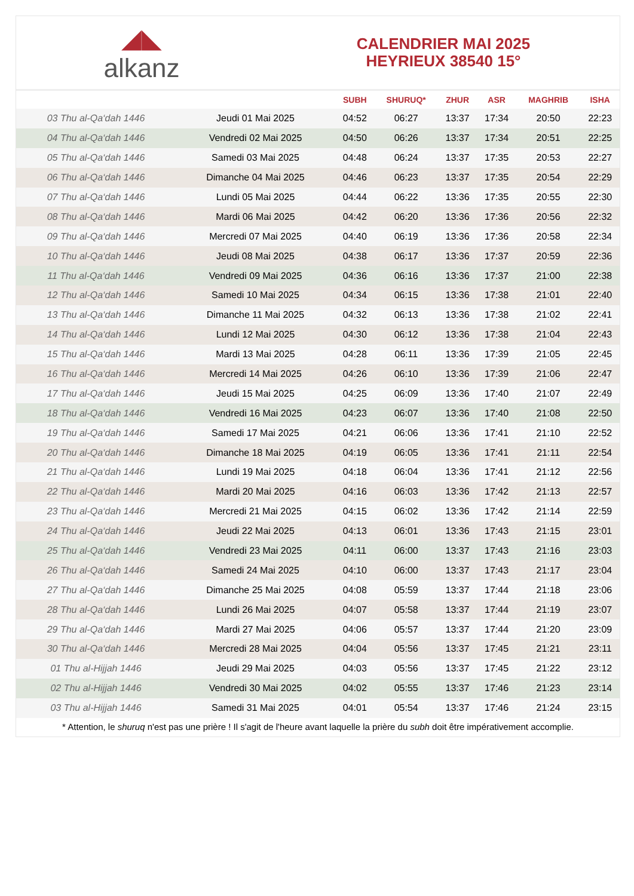◢◣
alkanz
CALENDRIER MAI 2025
HEYRIEUX 38540 15°
| | | SUBH | SHURUQ* | ZHUR | ASR | MAGHRIB | ISHA |
| --- | --- | --- | --- | --- | --- | --- | --- |
| 03 Thu al-Qa‘dah 1446 | Jeudi 01 Mai 2025 | 04:52 | 06:27 | 13:37 | 17:34 | 20:50 | 22:23 |
| 04 Thu al-Qa‘dah 1446 | Vendredi 02 Mai 2025 | 04:50 | 06:26 | 13:37 | 17:34 | 20:51 | 22:25 |
| 05 Thu al-Qa‘dah 1446 | Samedi 03 Mai 2025 | 04:48 | 06:24 | 13:37 | 17:35 | 20:53 | 22:27 |
| 06 Thu al-Qa‘dah 1446 | Dimanche 04 Mai 2025 | 04:46 | 06:23 | 13:37 | 17:35 | 20:54 | 22:29 |
| 07 Thu al-Qa‘dah 1446 | Lundi 05 Mai 2025 | 04:44 | 06:22 | 13:36 | 17:35 | 20:55 | 22:30 |
| 08 Thu al-Qa‘dah 1446 | Mardi 06 Mai 2025 | 04:42 | 06:20 | 13:36 | 17:36 | 20:56 | 22:32 |
| 09 Thu al-Qa‘dah 1446 | Mercredi 07 Mai 2025 | 04:40 | 06:19 | 13:36 | 17:36 | 20:58 | 22:34 |
| 10 Thu al-Qa‘dah 1446 | Jeudi 08 Mai 2025 | 04:38 | 06:17 | 13:36 | 17:37 | 20:59 | 22:36 |
| 11 Thu al-Qa‘dah 1446 | Vendredi 09 Mai 2025 | 04:36 | 06:16 | 13:36 | 17:37 | 21:00 | 22:38 |
| 12 Thu al-Qa‘dah 1446 | Samedi 10 Mai 2025 | 04:34 | 06:15 | 13:36 | 17:38 | 21:01 | 22:40 |
| 13 Thu al-Qa‘dah 1446 | Dimanche 11 Mai 2025 | 04:32 | 06:13 | 13:36 | 17:38 | 21:02 | 22:41 |
| 14 Thu al-Qa‘dah 1446 | Lundi 12 Mai 2025 | 04:30 | 06:12 | 13:36 | 17:38 | 21:04 | 22:43 |
| 15 Thu al-Qa‘dah 1446 | Mardi 13 Mai 2025 | 04:28 | 06:11 | 13:36 | 17:39 | 21:05 | 22:45 |
| 16 Thu al-Qa‘dah 1446 | Mercredi 14 Mai 2025 | 04:26 | 06:10 | 13:36 | 17:39 | 21:06 | 22:47 |
| 17 Thu al-Qa‘dah 1446 | Jeudi 15 Mai 2025 | 04:25 | 06:09 | 13:36 | 17:40 | 21:07 | 22:49 |
| 18 Thu al-Qa‘dah 1446 | Vendredi 16 Mai 2025 | 04:23 | 06:07 | 13:36 | 17:40 | 21:08 | 22:50 |
| 19 Thu al-Qa‘dah 1446 | Samedi 17 Mai 2025 | 04:21 | 06:06 | 13:36 | 17:41 | 21:10 | 22:52 |
| 20 Thu al-Qa‘dah 1446 | Dimanche 18 Mai 2025 | 04:19 | 06:05 | 13:36 | 17:41 | 21:11 | 22:54 |
| 21 Thu al-Qa‘dah 1446 | Lundi 19 Mai 2025 | 04:18 | 06:04 | 13:36 | 17:41 | 21:12 | 22:56 |
| 22 Thu al-Qa‘dah 1446 | Mardi 20 Mai 2025 | 04:16 | 06:03 | 13:36 | 17:42 | 21:13 | 22:57 |
| 23 Thu al-Qa‘dah 1446 | Mercredi 21 Mai 2025 | 04:15 | 06:02 | 13:36 | 17:42 | 21:14 | 22:59 |
| 24 Thu al-Qa‘dah 1446 | Jeudi 22 Mai 2025 | 04:13 | 06:01 | 13:36 | 17:43 | 21:15 | 23:01 |
| 25 Thu al-Qa‘dah 1446 | Vendredi 23 Mai 2025 | 04:11 | 06:00 | 13:37 | 17:43 | 21:16 | 23:03 |
| 26 Thu al-Qa‘dah 1446 | Samedi 24 Mai 2025 | 04:10 | 06:00 | 13:37 | 17:43 | 21:17 | 23:04 |
| 27 Thu al-Qa‘dah 1446 | Dimanche 25 Mai 2025 | 04:08 | 05:59 | 13:37 | 17:44 | 21:18 | 23:06 |
| 28 Thu al-Qa‘dah 1446 | Lundi 26 Mai 2025 | 04:07 | 05:58 | 13:37 | 17:44 | 21:19 | 23:07 |
| 29 Thu al-Qa‘dah 1446 | Mardi 27 Mai 2025 | 04:06 | 05:57 | 13:37 | 17:44 | 21:20 | 23:09 |
| 30 Thu al-Qa‘dah 1446 | Mercredi 28 Mai 2025 | 04:04 | 05:56 | 13:37 | 17:45 | 21:21 | 23:11 |
| 01 Thu al-Hijjah 1446 | Jeudi 29 Mai 2025 | 04:03 | 05:56 | 13:37 | 17:45 | 21:22 | 23:12 |
| 02 Thu al-Hijjah 1446 | Vendredi 30 Mai 2025 | 04:02 | 05:55 | 13:37 | 17:46 | 21:23 | 23:14 |
| 03 Thu al-Hijjah 1446 | Samedi 31 Mai 2025 | 04:01 | 05:54 | 13:37 | 17:46 | 21:24 | 23:15 |
* Attention, le shuruq n'est pas une prière ! Il s'agit de l'heure avant laquelle la prière du subh doit être impérativement accomplie.